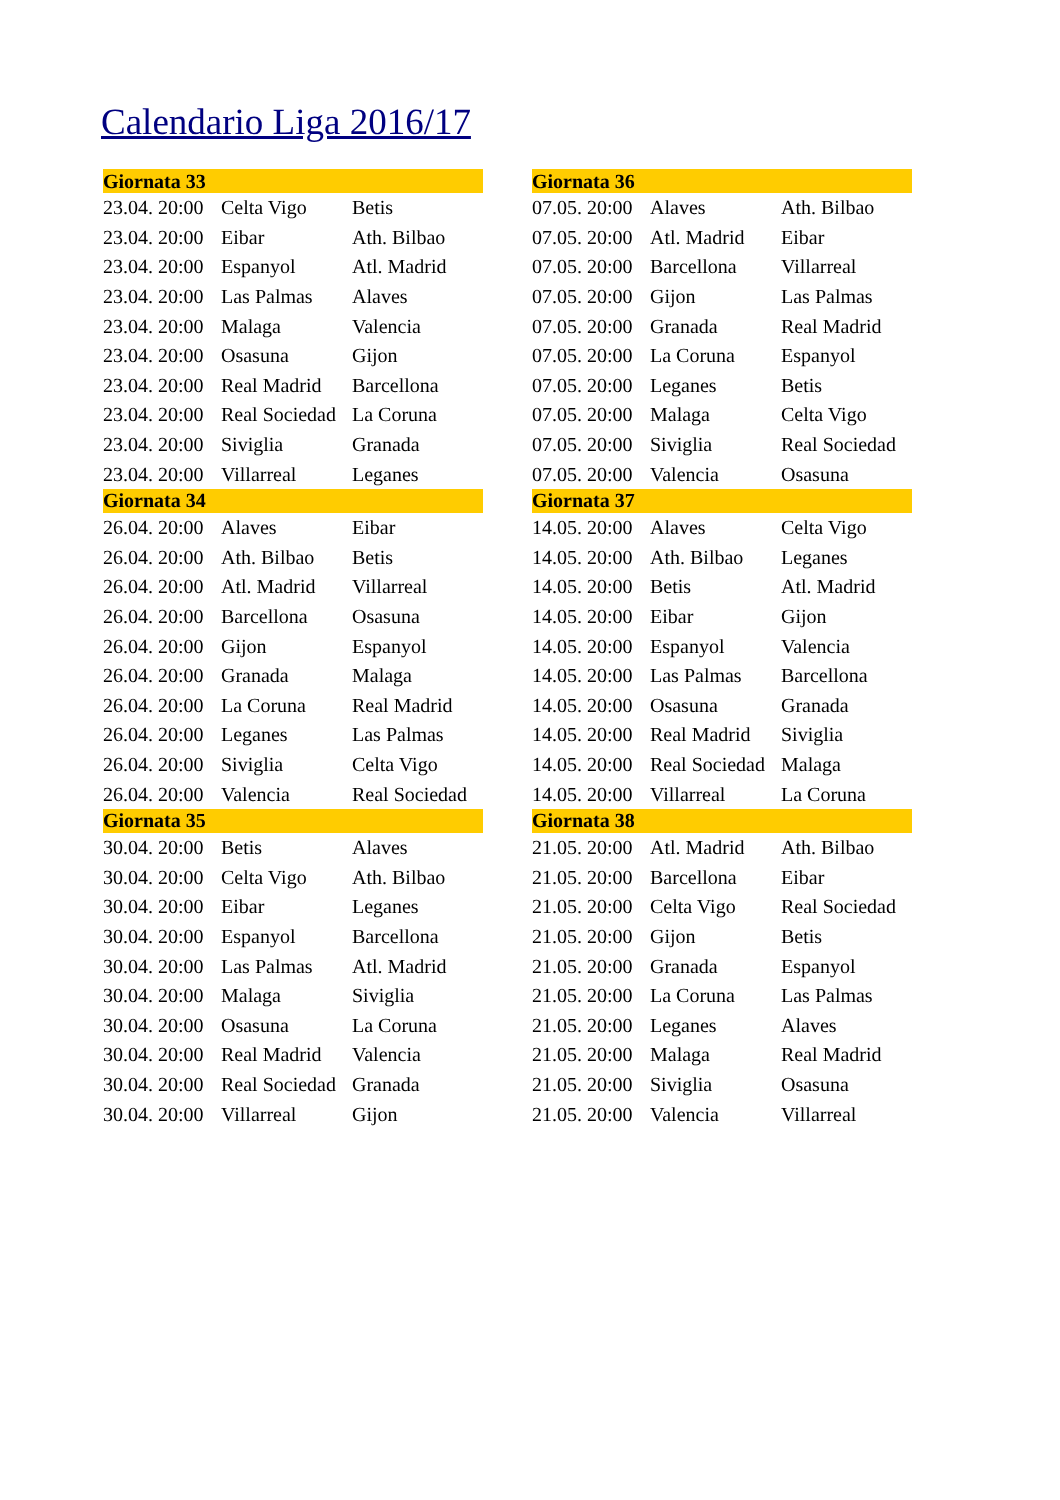Calendario Liga 2016/17
| Giornata 33 | | |
| --- | --- | --- |
| 23.04. 20:00 | Celta Vigo | Betis |
| 23.04. 20:00 | Eibar | Ath. Bilbao |
| 23.04. 20:00 | Espanyol | Atl. Madrid |
| 23.04. 20:00 | Las Palmas | Alaves |
| 23.04. 20:00 | Malaga | Valencia |
| 23.04. 20:00 | Osasuna | Gijon |
| 23.04. 20:00 | Real Madrid | Barcellona |
| 23.04. 20:00 | Real Sociedad | La Coruna |
| 23.04. 20:00 | Siviglia | Granada |
| 23.04. 20:00 | Villarreal | Leganes |
| Giornata 34 | | |
| 26.04. 20:00 | Alaves | Eibar |
| 26.04. 20:00 | Ath. Bilbao | Betis |
| 26.04. 20:00 | Atl. Madrid | Villarreal |
| 26.04. 20:00 | Barcellona | Osasuna |
| 26.04. 20:00 | Gijon | Espanyol |
| 26.04. 20:00 | Granada | Malaga |
| 26.04. 20:00 | La Coruna | Real Madrid |
| 26.04. 20:00 | Leganes | Las Palmas |
| 26.04. 20:00 | Siviglia | Celta Vigo |
| 26.04. 20:00 | Valencia | Real Sociedad |
| Giornata 35 | | |
| 30.04. 20:00 | Betis | Alaves |
| 30.04. 20:00 | Celta Vigo | Ath. Bilbao |
| 30.04. 20:00 | Eibar | Leganes |
| 30.04. 20:00 | Espanyol | Barcellona |
| 30.04. 20:00 | Las Palmas | Atl. Madrid |
| 30.04. 20:00 | Malaga | Siviglia |
| 30.04. 20:00 | Osasuna | La Coruna |
| 30.04. 20:00 | Real Madrid | Valencia |
| 30.04. 20:00 | Real Sociedad | Granada |
| 30.04. 20:00 | Villarreal | Gijon |
| Giornata 36 | | |
| --- | --- | --- |
| 07.05. 20:00 | Alaves | Ath. Bilbao |
| 07.05. 20:00 | Atl. Madrid | Eibar |
| 07.05. 20:00 | Barcellona | Villarreal |
| 07.05. 20:00 | Gijon | Las Palmas |
| 07.05. 20:00 | Granada | Real Madrid |
| 07.05. 20:00 | La Coruna | Espanyol |
| 07.05. 20:00 | Leganes | Betis |
| 07.05. 20:00 | Malaga | Celta Vigo |
| 07.05. 20:00 | Siviglia | Real Sociedad |
| 07.05. 20:00 | Valencia | Osasuna |
| Giornata 37 | | |
| 14.05. 20:00 | Alaves | Celta Vigo |
| 14.05. 20:00 | Ath. Bilbao | Leganes |
| 14.05. 20:00 | Betis | Atl. Madrid |
| 14.05. 20:00 | Eibar | Gijon |
| 14.05. 20:00 | Espanyol | Valencia |
| 14.05. 20:00 | Las Palmas | Barcellona |
| 14.05. 20:00 | Osasuna | Granada |
| 14.05. 20:00 | Real Madrid | Siviglia |
| 14.05. 20:00 | Real Sociedad | Malaga |
| 14.05. 20:00 | Villarreal | La Coruna |
| Giornata 38 | | |
| 21.05. 20:00 | Atl. Madrid | Ath. Bilbao |
| 21.05. 20:00 | Barcellona | Eibar |
| 21.05. 20:00 | Celta Vigo | Real Sociedad |
| 21.05. 20:00 | Gijon | Betis |
| 21.05. 20:00 | Granada | Espanyol |
| 21.05. 20:00 | La Coruna | Las Palmas |
| 21.05. 20:00 | Leganes | Alaves |
| 21.05. 20:00 | Malaga | Real Madrid |
| 21.05. 20:00 | Siviglia | Osasuna |
| 21.05. 20:00 | Valencia | Villarreal |